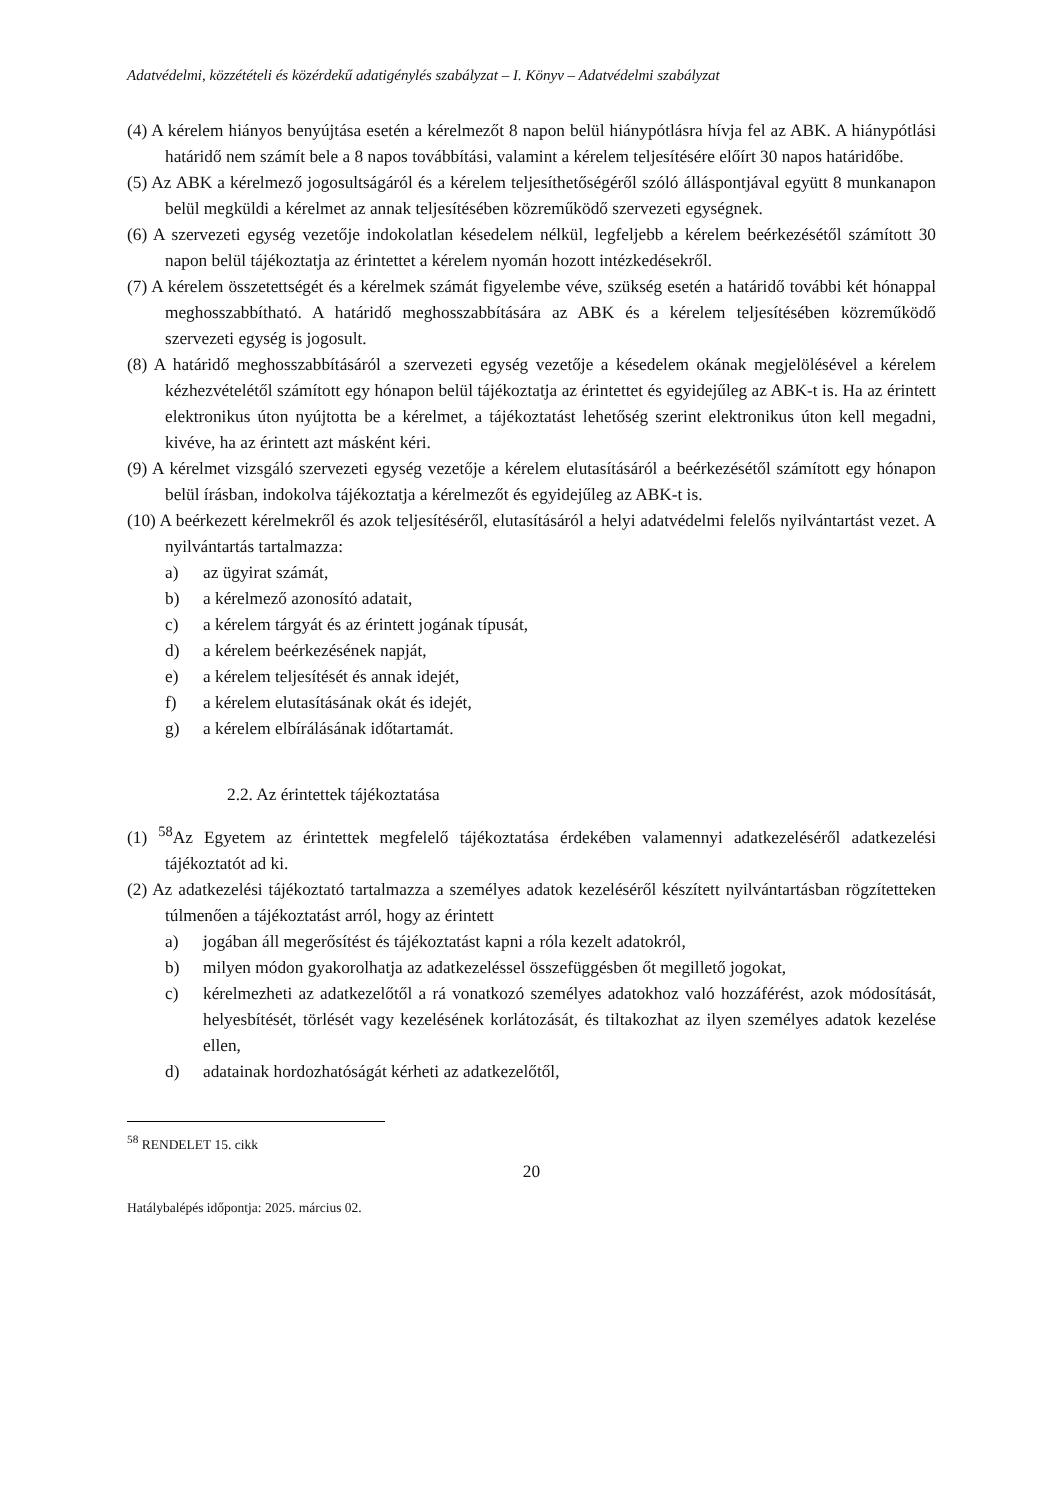Adatvédelmi, közzétételi és közérdekű adatigénylés szabályzat – I. Könyv – Adatvédelmi szabályzat
(4) A kérelem hiányos benyújtása esetén a kérelmezőt 8 napon belül hiánypótlásra hívja fel az ABK. A hiánypótlási határidő nem számít bele a 8 napos továbbítási, valamint a kérelem teljesítésére előírt 30 napos határidőbe.
(5) Az ABK a kérelmező jogosultságáról és a kérelem teljesíthetőségéről szóló álláspontjával együtt 8 munkanapon belül megküldi a kérelmet az annak teljesítésében közreműködő szervezeti egységnek.
(6) A szervezeti egység vezetője indokolatlan késedelem nélkül, legfeljebb a kérelem beérkezésétől számított 30 napon belül tájékoztatja az érintettet a kérelem nyomán hozott intézkedésekről.
(7) A kérelem összetettségét és a kérelmek számát figyelembe véve, szükség esetén a határidő további két hónappal meghosszabbítható. A határidő meghosszabbítására az ABK és a kérelem teljesítésében közreműködő szervezeti egység is jogosult.
(8) A határidő meghosszabbításáról a szervezeti egység vezetője a késedelem okának megjelölésével a kérelem kézhezvételétől számított egy hónapon belül tájékoztatja az érintettet és egyidejűleg az ABK-t is. Ha az érintett elektronikus úton nyújtotta be a kérelmet, a tájékoztatást lehetőség szerint elektronikus úton kell megadni, kivéve, ha az érintett azt másként kéri.
(9) A kérelmet vizsgáló szervezeti egység vezetője a kérelem elutasításáról a beérkezésétől számított egy hónapon belül írásban, indokolva tájékoztatja a kérelmezőt és egyidejűleg az ABK-t is.
(10) A beérkezett kérelmekről és azok teljesítéséről, elutasításáról a helyi adatvédelmi felelős nyilvántartást vezet. A nyilvántartás tartalmazza:
a) az ügyirat számát,
b) a kérelmező azonosító adatait,
c) a kérelem tárgyát és az érintett jogának típusát,
d) a kérelem beérkezésének napját,
e) a kérelem teljesítését és annak idejét,
f) a kérelem elutasításának okát és idejét,
g) a kérelem elbírálásának időtartamát.
2.2. Az érintettek tájékoztatása
(1) <sup>58</sup>Az Egyetem az érintettek megfelelő tájékoztatása érdekében valamennyi adatkezeléséről adatkezelési tájékoztatót ad ki.
(2) Az adatkezelési tájékoztató tartalmazza a személyes adatok kezeléséről készített nyilvántartásban rögzítetteken túlmenően a tájékoztatást arról, hogy az érintett
a) jogában áll megerősítést és tájékoztatást kapni a róla kezelt adatokról,
b) milyen módon gyakorolhatja az adatkezeléssel összefüggésben őt megillető jogokat,
c) kérelmezheti az adatkezelőtől a rá vonatkozó személyes adatokhoz való hozzáférést, azok módosítását, helyesbítését, törlését vagy kezelésének korlátozását, és tiltakozhat az ilyen személyes adatok kezelése ellen,
d) adatainak hordozhatóságát kérheti az adatkezelőtől,
<sup>58</sup> RENDELET 15. cikk
20
Hatálybalépés időpontja: 2025. március 02.